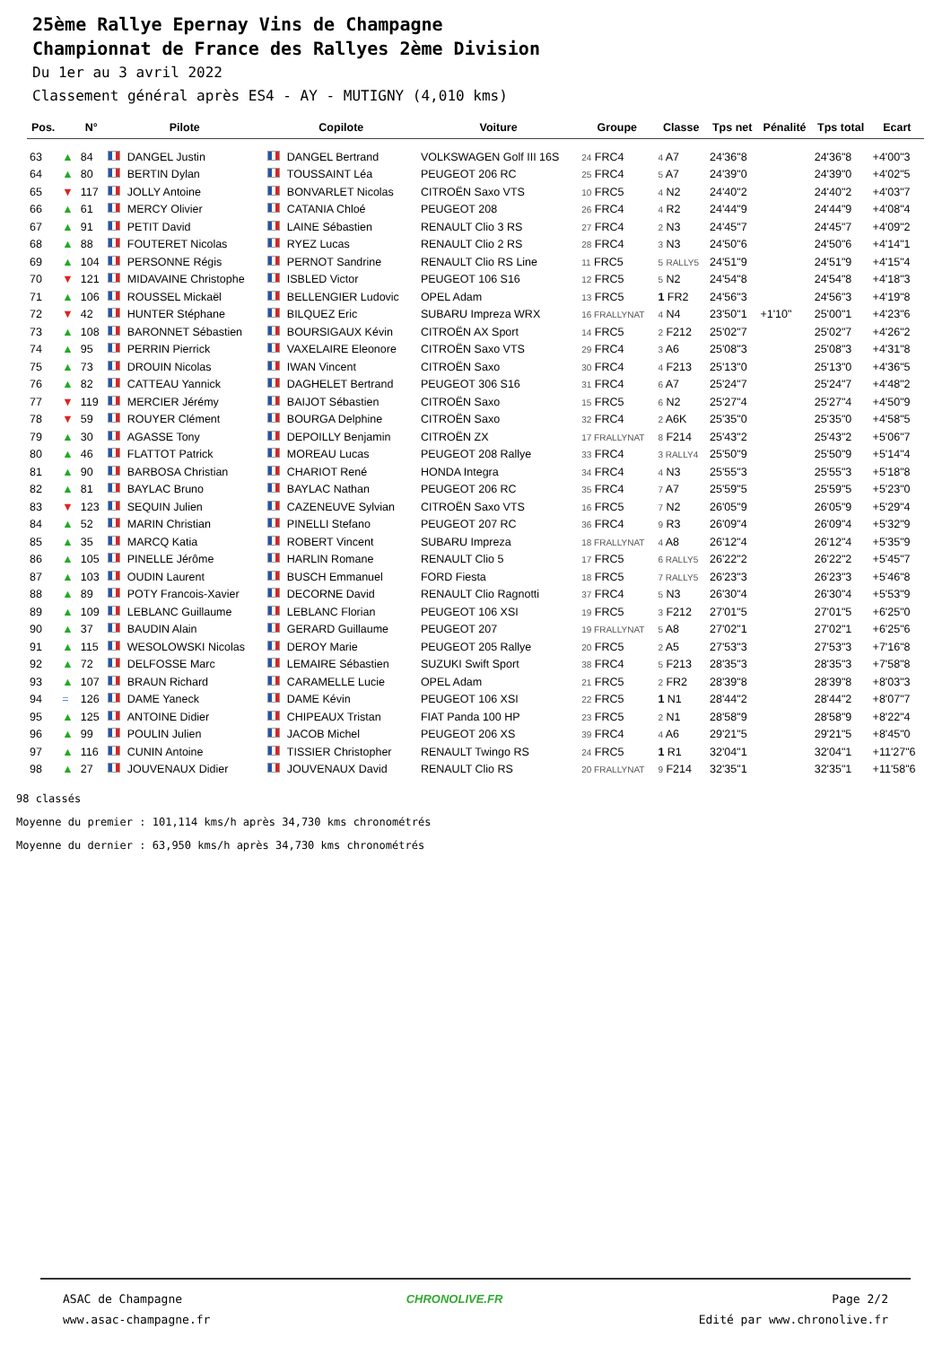25ème Rallye Epernay Vins de Champagne
Championnat de France des Rallyes 2ème Division
Du 1er au 3 avril 2022
Classement général après ES4 - AY - MUTIGNY (4,010 kms)
| Pos. | | N° | Pilote | Copilote | Voiture | Groupe | Classe | Tps net | Pénalité | Tps total | Ecart |
| --- | --- | --- | --- | --- | --- | --- | --- | --- | --- | --- | --- |
| 63 | ▲ | 84 | DANGEL Justin | DANGEL Bertrand | VOLKSWAGEN Golf III 16S | 24 FRC4 | 4 A7 | 24'36"8 | | 24'36"8 | +4'00"3 |
| 64 | ▲ | 80 | BERTIN Dylan | TOUSSAINT Léa | PEUGEOT 206 RC | 25 FRC4 | 5 A7 | 24'39"0 | | 24'39"0 | +4'02"5 |
| 65 | ▼ | 117 | JOLLY Antoine | BONVARLET Nicolas | CITROËN Saxo VTS | 10 FRC5 | 4 N2 | 24'40"2 | | 24'40"2 | +4'03"7 |
| 66 | ▲ | 61 | MERCY Olivier | CATANIA Chloé | PEUGEOT 208 | 26 FRC4 | 4 R2 | 24'44"9 | | 24'44"9 | +4'08"4 |
| 67 | ▲ | 91 | PETIT David | LAINE Sébastien | RENAULT Clio 3 RS | 27 FRC4 | 2 N3 | 24'45"7 | | 24'45"7 | +4'09"2 |
| 68 | ▲ | 88 | FOUTERET Nicolas | RYEZ Lucas | RENAULT Clio 2 RS | 28 FRC4 | 3 N3 | 24'50"6 | | 24'50"6 | +4'14"1 |
| 69 | ▲ | 104 | PERSONNE Régis | PERNOT Sandrine | RENAULT Clio RS Line | 11 FRC5 | 5 RALLY5 | 24'51"9 | | 24'51"9 | +4'15"4 |
| 70 | ▼ | 121 | MIDAVAINE Christophe | ISBLED Victor | PEUGEOT 106 S16 | 12 FRC5 | 5 N2 | 24'54"8 | | 24'54"8 | +4'18"3 |
| 71 | ▲ | 106 | ROUSSEL Mickaël | BELLENGIER Ludovic | OPEL Adam | 13 FRC5 | 1 FR2 | 24'56"3 | | 24'56"3 | +4'19"8 |
| 72 | ▼ | 42 | HUNTER Stéphane | BILQUEZ Eric | SUBARU Impreza WRX | 16 FRALLYNAT | 4 N4 | 23'50"1 | +1'10" | 25'00"1 | +4'23"6 |
| 73 | ▲ | 108 | BARONNET Sébastien | BOURSIGAUX Kévin | CITROËN AX Sport | 14 FRC5 | 2 F212 | 25'02"7 | | 25'02"7 | +4'26"2 |
| 74 | ▲ | 95 | PERRIN Pierrick | VAXELAIRE Eleonore | CITROËN Saxo VTS | 29 FRC4 | 3 A6 | 25'08"3 | | 25'08"3 | +4'31"8 |
| 75 | ▲ | 73 | DROUIN Nicolas | IWAN Vincent | CITROËN Saxo | 30 FRC4 | 4 F213 | 25'13"0 | | 25'13"0 | +4'36"5 |
| 76 | ▲ | 82 | CATTEAU Yannick | DAGHELET Bertrand | PEUGEOT 306 S16 | 31 FRC4 | 6 A7 | 25'24"7 | | 25'24"7 | +4'48"2 |
| 77 | ▼ | 119 | MERCIER Jérémy | BAIJOT Sébastien | CITROËN Saxo | 15 FRC5 | 6 N2 | 25'27"4 | | 25'27"4 | +4'50"9 |
| 78 | ▼ | 59 | ROUYER Clément | BOURGA Delphine | CITROËN Saxo | 32 FRC4 | 2 A6K | 25'35"0 | | 25'35"0 | +4'58"5 |
| 79 | ▲ | 30 | AGASSE Tony | DEPOILLY Benjamin | CITROËN ZX | 17 FRALLYNAT | 8 F214 | 25'43"2 | | 25'43"2 | +5'06"7 |
| 80 | ▲ | 46 | FLATTOT Patrick | MOREAU Lucas | PEUGEOT 208 Rallye | 33 FRC4 | 3 RALLY4 | 25'50"9 | | 25'50"9 | +5'14"4 |
| 81 | ▲ | 90 | BARBOSA Christian | CHARIOT René | HONDA Integra | 34 FRC4 | 4 N3 | 25'55"3 | | 25'55"3 | +5'18"8 |
| 82 | ▲ | 81 | BAYLAC Bruno | BAYLAC Nathan | PEUGEOT 206 RC | 35 FRC4 | 7 A7 | 25'59"5 | | 25'59"5 | +5'23"0 |
| 83 | ▼ | 123 | SEQUIN Julien | CAZENEUVE Sylvian | CITROËN Saxo VTS | 16 FRC5 | 7 N2 | 26'05"9 | | 26'05"9 | +5'29"4 |
| 84 | ▲ | 52 | MARIN Christian | PINELLI Stefano | PEUGEOT 207 RC | 36 FRC4 | 9 R3 | 26'09"4 | | 26'09"4 | +5'32"9 |
| 85 | ▲ | 35 | MARCQ Katia | ROBERT Vincent | SUBARU Impreza | 18 FRALLYNAT | 4 A8 | 26'12"4 | | 26'12"4 | +5'35"9 |
| 86 | ▲ | 105 | PINELLE Jérôme | HARLIN Romane | RENAULT Clio 5 | 17 FRC5 | 6 RALLY5 | 26'22"2 | | 26'22"2 | +5'45"7 |
| 87 | ▲ | 103 | OUDIN Laurent | BUSCH Emmanuel | FORD Fiesta | 18 FRC5 | 7 RALLY5 | 26'23"3 | | 26'23"3 | +5'46"8 |
| 88 | ▲ | 89 | POTY Francois-Xavier | DECORNE David | RENAULT Clio Ragnotti | 37 FRC4 | 5 N3 | 26'30"4 | | 26'30"4 | +5'53"9 |
| 89 | ▲ | 109 | LEBLANC Guillaume | LEBLANC Florian | PEUGEOT 106 XSI | 19 FRC5 | 3 F212 | 27'01"5 | | 27'01"5 | +6'25"0 |
| 90 | ▲ | 37 | BAUDIN Alain | GERARD Guillaume | PEUGEOT 207 | 19 FRALLYNAT | 5 A8 | 27'02"1 | | 27'02"1 | +6'25"6 |
| 91 | ▲ | 115 | WESOLOWSKI Nicolas | DEROY Marie | PEUGEOT 205 Rallye | 20 FRC5 | 2 A5 | 27'53"3 | | 27'53"3 | +7'16"8 |
| 92 | ▲ | 72 | DELFOSSE Marc | LEMAIRE Sébastien | SUZUKI Swift Sport | 38 FRC4 | 5 F213 | 28'35"3 | | 28'35"3 | +7'58"8 |
| 93 | ▲ | 107 | BRAUN Richard | CARAMELLE Lucie | OPEL Adam | 21 FRC5 | 2 FR2 | 28'39"8 | | 28'39"8 | +8'03"3 |
| 94 | = | 126 | DAME Yaneck | DAME Kévin | PEUGEOT 106 XSI | 22 FRC5 | 1 N1 | 28'44"2 | | 28'44"2 | +8'07"7 |
| 95 | ▲ | 125 | ANTOINE Didier | CHIPEAUX Tristan | FIAT Panda 100 HP | 23 FRC5 | 2 N1 | 28'58"9 | | 28'58"9 | +8'22"4 |
| 96 | ▲ | 99 | POULIN Julien | JACOB Michel | PEUGEOT 206 XS | 39 FRC4 | 4 A6 | 29'21"5 | | 29'21"5 | +8'45"0 |
| 97 | ▲ | 116 | CUNIN Antoine | TISSIER Christopher | RENAULT Twingo RS | 24 FRC5 | 1 R1 | 32'04"1 | | 32'04"1 | +11'27"6 |
| 98 | ▲ | 27 | JOUVENAUX Didier | JOUVENAUX David | RENAULT Clio RS | 20 FRALLYNAT | 9 F214 | 32'35"1 | | 32'35"1 | +11'58"6 |
98 classés
Moyenne du premier : 101,114 kms/h après 34,730 kms chronométrés
Moyenne du dernier : 63,950 kms/h après 34,730 kms chronométrés
ASAC de Champagne
www.asac-champagne.fr
CHRONOLIVE.FR Page 2/2
Edité par www.chronolive.fr